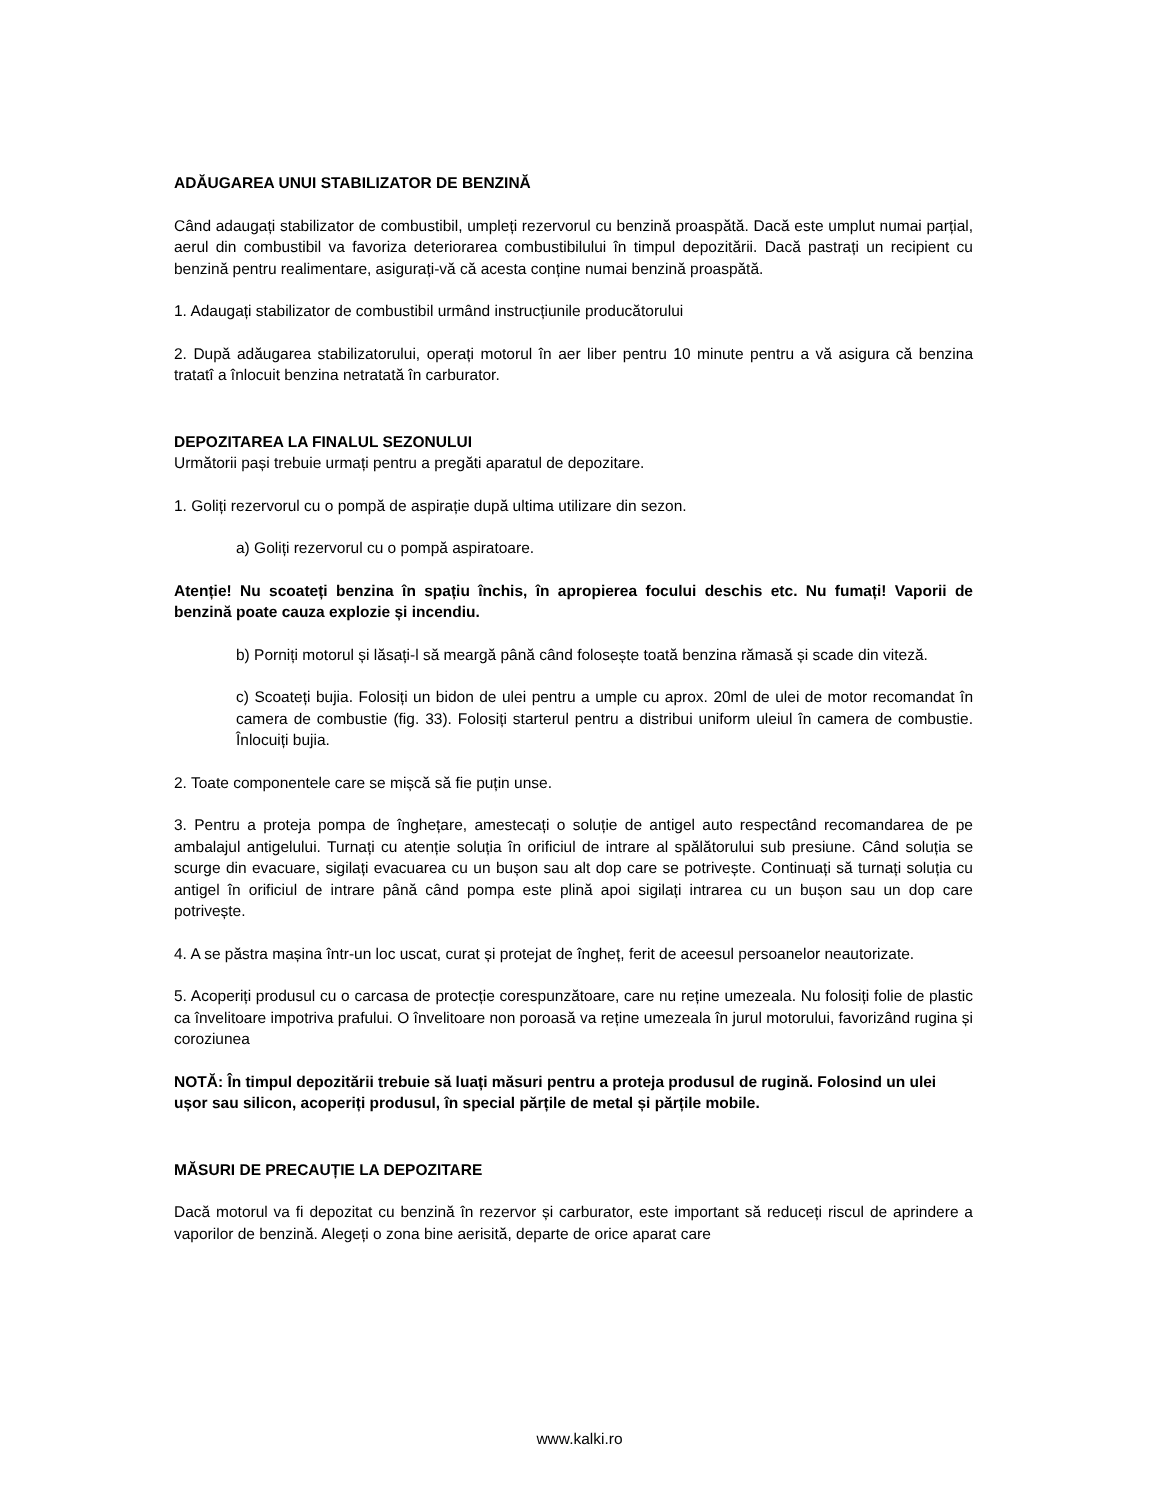ADĂUGAREA UNUI STABILIZATOR DE BENZINĂ
Când adaugați stabilizator de combustibil, umpleți rezervorul cu benzină proaspătă. Dacă este umplut numai parțial, aerul din combustibil va favoriza deteriorarea combustibilului în timpul depozitării. Dacă pastrați un recipient cu benzină pentru realimentare, asigurați-vă că acesta conține numai benzină proaspătă.
1. Adaugați stabilizator de combustibil urmând instrucțiunile producătorului
2. După adăugarea stabilizatorului, operați motorul în aer liber pentru 10 minute pentru a vă asigura că benzina tratatî a înlocuit benzina netratată în carburator.
DEPOZITAREA LA FINALUL SEZONULUI
Următorii pași trebuie urmați pentru a pregăti aparatul de depozitare.
1. Goliți rezervorul cu o pompă de aspirație după ultima utilizare din sezon.
a) Goliți rezervorul cu o pompă aspiratoare.
Atenție! Nu scoateți benzina în spațiu închis, în apropierea focului deschis etc. Nu fumați! Vaporii de benzină poate cauza explozie și incendiu.
b) Porniți motorul și lăsați-l să meargă până când folosește toată benzina rămasă și scade din viteză.
c) Scoateți bujia. Folosiți un bidon de ulei pentru a umple cu aprox. 20ml de ulei de motor recomandat în camera de combustie (fig. 33). Folosiți starterul pentru a distribui uniform uleiul în camera de combustie. Înlocuiți bujia.
2. Toate componentele care se mișcă să fie puțin unse.
3. Pentru a proteja pompa de înghețare, amestecați o soluție de antigel auto respectând recomandarea de pe ambalajul antigelului. Turnați cu atenție soluția în orificiul de intrare al spălătorului sub presiune. Când soluția se scurge din evacuare, sigilați evacuarea cu un bușon sau alt dop care se potrivește. Continuați să turnați soluția cu antigel în orificiul de intrare până când pompa este plină apoi sigilați intrarea cu un bușon sau un dop care potrivește.
4. A se păstra mașina într-un loc uscat, curat și protejat de îngheț, ferit de aceesul persoanelor neautorizate.
5. Acoperiți produsul cu o carcasa de protecție corespunzătoare, care nu reține umezeala. Nu folosiți folie de plastic ca învelitoare impotriva prafului. O învelitoare non poroasă va reține umezeala în jurul motorului, favorizând rugina și coroziunea
NOTĂ: În timpul depozitării trebuie să luați măsuri pentru a proteja produsul de rugină. Folosind un ulei ușor sau silicon, acoperiți produsul, în special părțile de metal și părțile mobile.
MĂSURI DE PRECAUȚIE LA DEPOZITARE
Dacă motorul va fi depozitat cu benzină în rezervor și carburator, este important să reduceți riscul de aprindere a vaporilor de benzină. Alegeți o zona bine aerisită, departe de orice aparat care
www.kalki.ro